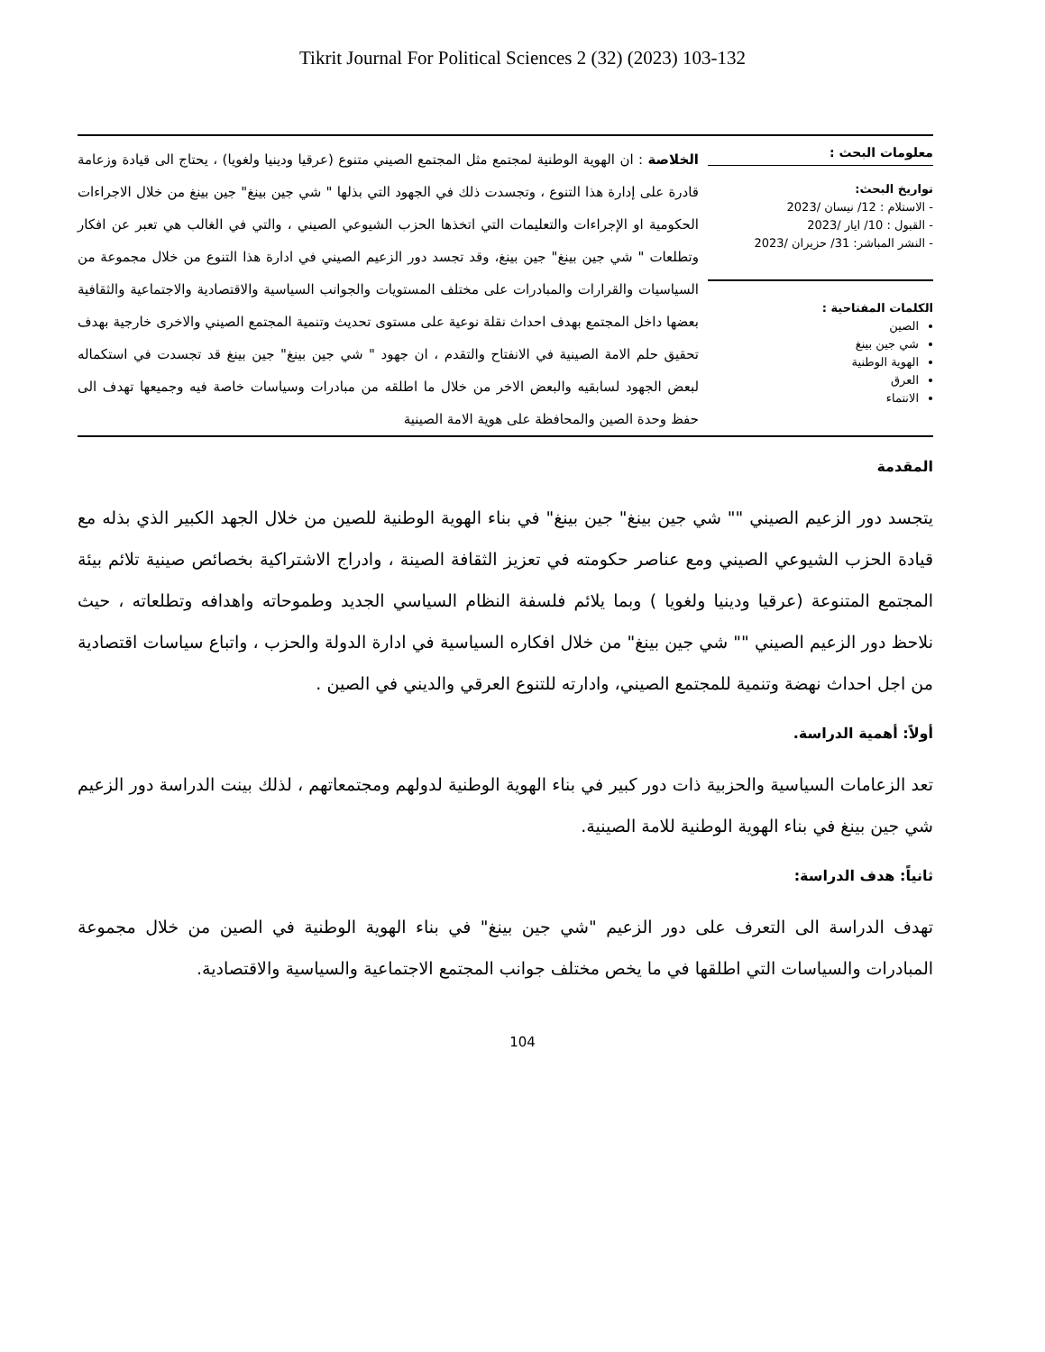Tikrit Journal For Political Sciences 2 (32) (2023) 103-132
معلومات البحث :
تواريخ البحث:
- الاستلام : 12/ نيسان /2023
- القبول : 10/ ايار /2023
- النشر المباشر: 31/ حزيران /2023
الكلمات المفتاحية :
الصين
شي جين بينغ
الهوية الوطنية
العرق
الانتماء
الخلاصة : ان الهوية الوطنية لمجتمع مثل المجتمع الصيني متنوع (عرقيا ودينيا ولغويا) ، يحتاج الى قيادة وزعامة قادرة على إدارة هذا التنوع ، وتجسدت ذلك في الجهود التي بذلها " شي جين بينغ" جين بينغ من خلال الاجراءات الحكومية او الإجراءات والتعليمات التي اتخذها الحزب الشيوعي الصيني ، والتي في الغالب هي تعبر عن افكار وتطلعات " شي جين بينغ" جين بينغ، وقد تجسد دور الزعيم الصيني في ادارة هذا التنوع من خلال مجموعة من السياسيات والقرارات والمبادرات على مختلف المستويات والجوانب السياسية والاقتصادية والاجتماعية والثقافية بعضها داخل المجتمع بهدف احداث نقلة نوعية على مستوى تحديث وتنمية المجتمع الصيني والاخرى خارجية بهدف تحقيق حلم الامة الصينية في الانفتاح والتقدم ، ان جهود " شي جين بينغ" جين بينغ قد تجسدت في استكماله لبعض الجهود لسابقيه والبعض الاخر من خلال ما اطلقه من مبادرات وسياسات خاصة فيه وجميعها تهدف الى حفظ وحدة الصين والمحافظة على هوية الامة الصينية
المقدمة
يتجسد دور الزعيم الصيني "" شي جين بينغ" جين بينغ" في بناء الهوية الوطنية للصين من خلال الجهد الكبير الذي بذله مع قيادة الحزب الشيوعي الصيني ومع عناصر حكومته في تعزيز الثقافة الصينة ، وادراج الاشتراكية بخصائص صينية تلائم بيئة المجتمع المتنوعة (عرقيا ودينيا ولغويا ) وبما يلائم فلسفة النظام السياسي الجديد وطموحاته واهدافه وتطلعاته ، حيث نلاحظ دور الزعيم الصيني "" شي جين بينغ" من خلال افكاره السياسية في ادارة الدولة والحزب ، واتباع سياسات اقتصادية من اجل احداث نهضة وتنمية للمجتمع الصيني، وادارته للتنوع العرقي والديني في الصين .
أولاً: أهمية الدراسة.
تعد الزعامات السياسية والحزبية ذات دور كبير في بناء الهوية الوطنية لدولهم ومجتمعاتهم ، لذلك بينت الدراسة دور الزعيم شي جين بينغ في بناء الهوية الوطنية للامة الصينية.
ثانياً: هدف الدراسة:
تهدف الدراسة الى التعرف على دور الزعيم "شي جين بينغ" في بناء الهوية الوطنية في الصين من خلال مجموعة المبادرات والسياسات التي اطلقها في ما يخص مختلف جوانب المجتمع الاجتماعية والسياسية والاقتصادية.
104